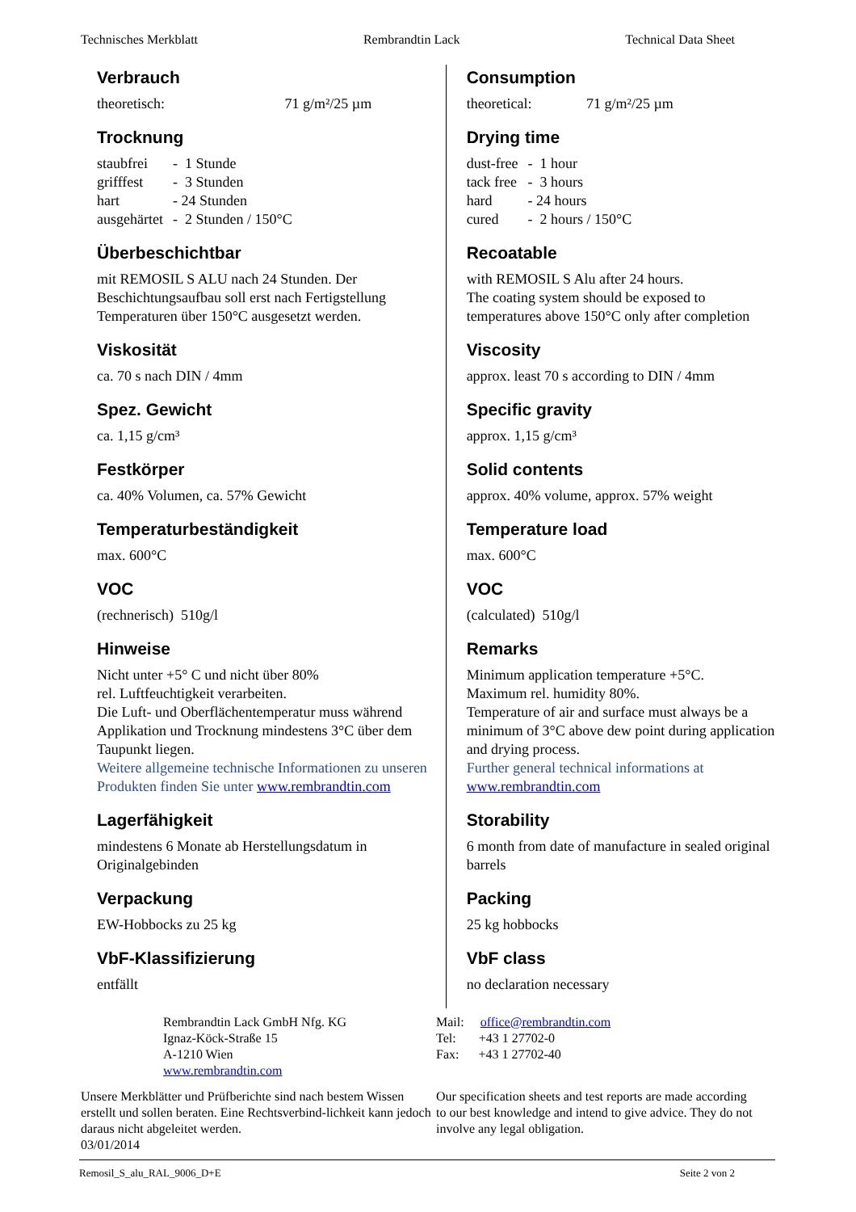Technisches Merkblatt Rembrandtin Lack Technical Data Sheet
Verbrauch
theoretisch: 71 g/m²/25 µm
Trocknung
| staubfrei | - 1 Stunde |
| grifffest | - 3 Stunden |
| hart | - 24 Stunden |
| ausgehärtet | - 2 Stunden / 150°C |
Überbeschichtbar
mit REMOSIL S ALU nach 24 Stunden. Der Beschichtungsaufbau soll erst nach Fertigstellung Temperaturen über 150°C ausgesetzt werden.
Viskosität
ca. 70 s nach DIN / 4mm
Spez. Gewicht
ca. 1,15 g/cm³
Festkörper
ca. 40% Volumen, ca. 57% Gewicht
Temperaturbeständigkeit
max. 600°C
VOC
(rechnerisch) 510g/l
Hinweise
Nicht unter +5° C und nicht über 80%
rel. Luftfeuchtigkeit verarbeiten.
Die Luft- und Oberflächentemperatur muss während Applikation und Trocknung mindestens 3°C über dem Taupunkt liegen.
Weitere allgemeine technische Informationen zu unseren Produkten finden Sie unter www.rembrandtin.com
Lagerfähigkeit
mindestens 6 Monate ab Herstellungsdatum in Originalgebinden
Verpackung
EW-Hobbocks zu 25 kg
VbF-Klassifizierung
entfällt
Consumption
theoretical: 71 g/m²/25 µm
Drying time
| dust-free | - 1 hour |
| tack free | - 3 hours |
| hard | - 24 hours |
| cured | - 2 hours / 150°C |
Recoatable
with REMOSIL S Alu after 24 hours.
The coating system should be exposed to temperatures above 150°C only after completion
Viscosity
approx. least 70 s according to DIN / 4mm
Specific gravity
approx. 1,15 g/cm³
Solid contents
approx. 40% volume, approx. 57% weight
Temperature load
max. 600°C
VOC
(calculated) 510g/l
Remarks
Minimum application temperature +5°C.
Maximum rel. humidity 80%.
Temperature of air and surface must always be a minimum of 3°C above dew point during application and drying process.
Further general technical informations at
www.rembrandtin.com
Storability
6 month from date of manufacture in sealed original barrels
Packing
25 kg hobbocks
VbF class
no declaration necessary
Rembrandtin Lack GmbH Nfg. KG
Ignaz-Köck-Straße 15
A-1210 Wien
www.rembrandtin.com
Mail: office@rembrandtin.com
Tel: +43 1 27702-0
Fax: +43 1 27702-40
Unsere Merkblätter und Prüfberichte sind nach bestem Wissen erstellt und sollen beraten. Eine Rechtsverbind-lichkeit kann jedoch daraus nicht abgeleitet werden.
03/01/2014
Our specification sheets and test reports are made according to our best knowledge and intend to give advice. They do not involve any legal obligation.
Remosil_S_alu_RAL_9006_D+E Seite 2 von 2